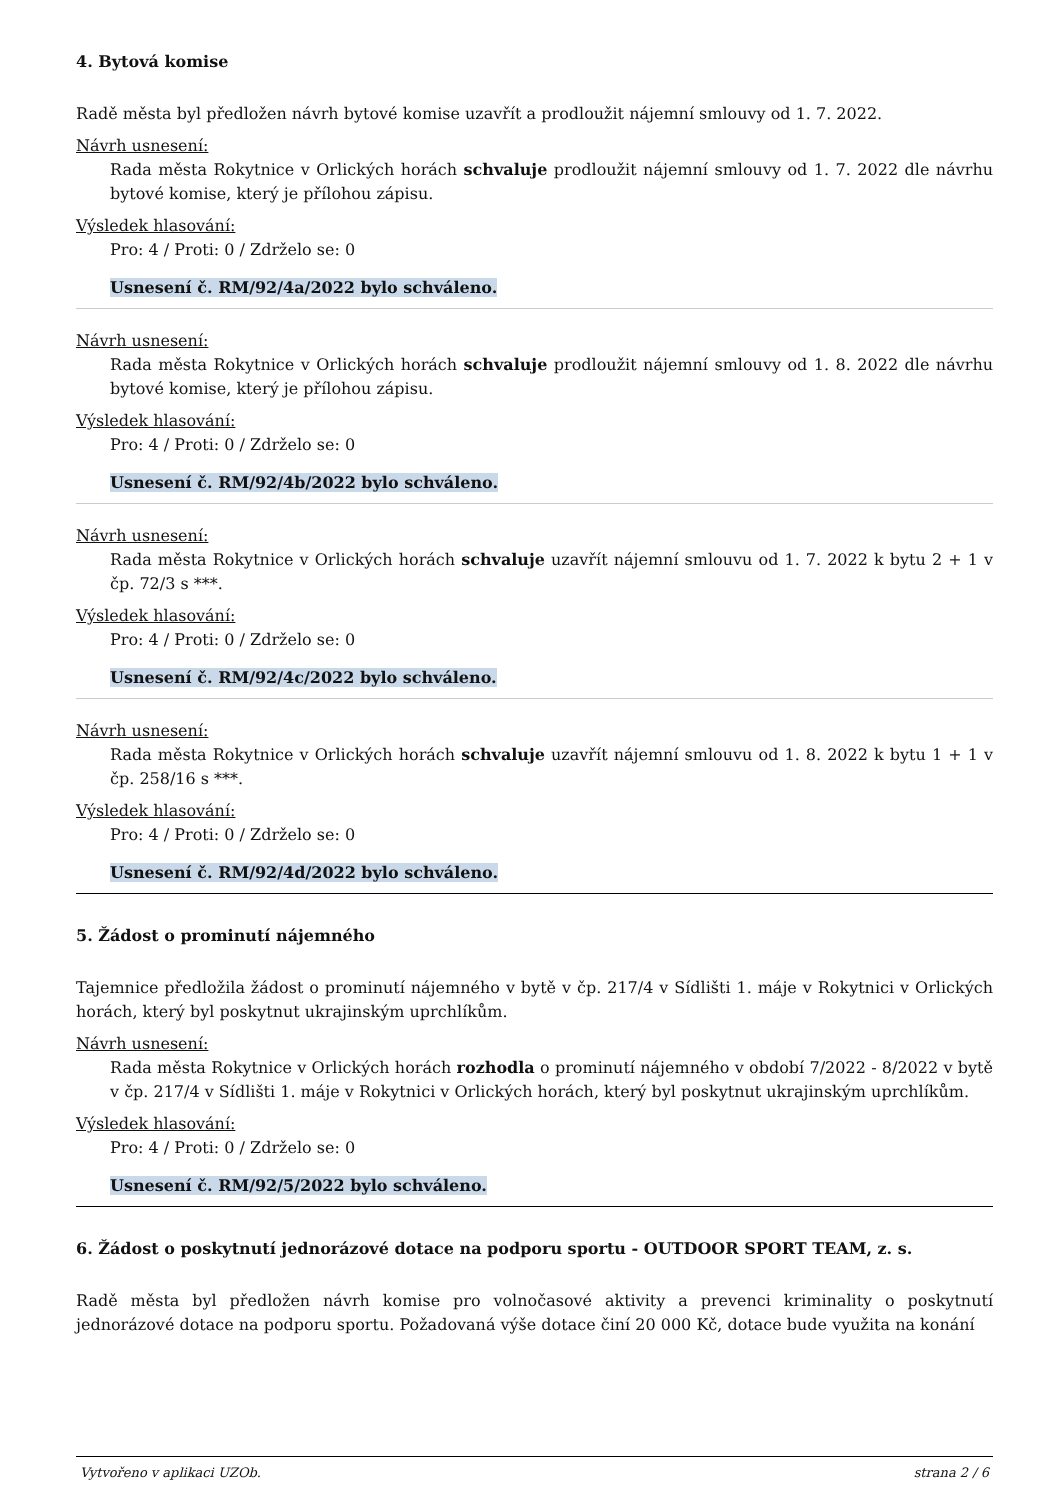4. Bytová komise
Radě města byl předložen návrh bytové komise uzavřít a prodloužit nájemní smlouvy od 1. 7. 2022.
Návrh usnesení:
Rada města Rokytnice v Orlických horách schvaluje prodloužit nájemní smlouvy od 1. 7. 2022 dle návrhu bytové komise, který je přílohou zápisu.
Výsledek hlasování:
Pro: 4 / Proti: 0 / Zdrželo se: 0
Usnesení č. RM/92/4a/2022 bylo schváleno.
Návrh usnesení:
Rada města Rokytnice v Orlických horách schvaluje prodloužit nájemní smlouvy od 1. 8. 2022 dle návrhu bytové komise, který je přílohou zápisu.
Výsledek hlasování:
Pro: 4 / Proti: 0 / Zdrželo se: 0
Usnesení č. RM/92/4b/2022 bylo schváleno.
Návrh usnesení:
Rada města Rokytnice v Orlických horách schvaluje uzavřít nájemní smlouvu od 1. 7. 2022 k bytu 2 + 1 v čp. 72/3 s ***.
Výsledek hlasování:
Pro: 4 / Proti: 0 / Zdrželo se: 0
Usnesení č. RM/92/4c/2022 bylo schváleno.
Návrh usnesení:
Rada města Rokytnice v Orlických horách schvaluje uzavřít nájemní smlouvu od 1. 8. 2022 k bytu 1 + 1 v čp. 258/16 s ***.
Výsledek hlasování:
Pro: 4 / Proti: 0 / Zdrželo se: 0
Usnesení č. RM/92/4d/2022 bylo schváleno.
5. Žádost o prominutí nájemného
Tajemnice předložila žádost o prominutí nájemného v bytě v čp. 217/4 v Sídlišti 1. máje v Rokytnici v Orlických horách, který byl poskytnut ukrajinským uprchlíkům.
Návrh usnesení:
Rada města Rokytnice v Orlických horách rozhodla o prominutí nájemného v období 7/2022 - 8/2022 v bytě v čp. 217/4 v Sídlišti 1. máje v Rokytnici v Orlických horách, který byl poskytnut ukrajinským uprchlíkům.
Výsledek hlasování:
Pro: 4 / Proti: 0 / Zdrželo se: 0
Usnesení č. RM/92/5/2022 bylo schváleno.
6. Žádost o poskytnutí jednorázové dotace na podporu sportu - OUTDOOR SPORT TEAM, z. s.
Radě města byl předložen návrh komise pro volnočasové aktivity a prevenci kriminality o poskytnutí jednorázové dotace na podporu sportu. Požadovaná výše dotace činí 20 000 Kč, dotace bude využita na konání
Vytvořeno v aplikaci UZOb. strana 2 / 6